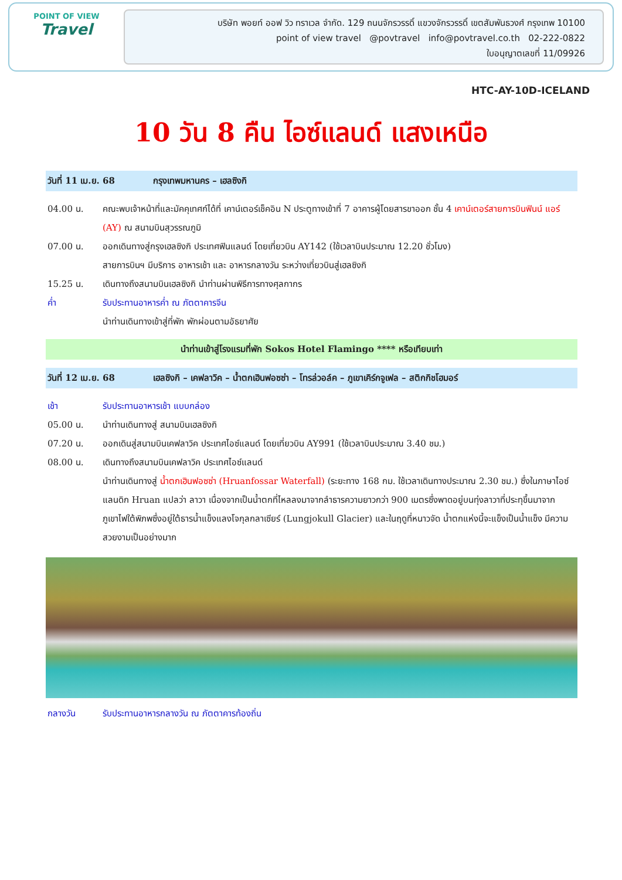POINT OF VIEW
Travel
บริษัท พอยท์ ออฟ วิว ทราเวล จำกัด. 129 ถนนจักรวรรดิ์ แขวงจักรวรรดิ์ เขตสัมพันธวงศ์ กรุงเทพ 10100
point of view travel @povtravel info@povtravel.co.th 02-222-0822
ใบอนุญาตเลขที่ 11/09926
HTC-AY-10D-ICELAND
10 วัน 8 คืน ไอซ์แลนด์ แสงเหนือ
วันที่ 11 เม.ย. 68 กรุงเทพมหานคร – เฮลซิงกิ
04.00 น. คณะพบเจ้าหน้าที่และมัคคุเทศก์ได้ที่ เคาน์เตอร์เช็คอิน N ประตูทางเข้าที่ 7 อาคารผู้โดยสารขาออก ชั้น 4 เคาน์เตอร์สายการบินฟินน์ แอร์ (AY) ณ สนามบินสุวรรณภูมิ
07.00 น. ออกเดินทางสู่กรุงเฮลซิงกิ ประเทศฟินแลนด์ โดยเที่ยวบิน AY142 (ใช้เวลาบินประมาณ 12.20 ชั่วโมง)
สายการบินฯ มีบริการ อาหารเช้า และ อาหารกลางวัน ระหว่างเที่ยวบินสู่เฮลซิงกิ
15.25 น. เดินทางถึงสนามบินเฮลซิงกิ นำท่านผ่านพิธีการทางศุลกากร
ค่ำ รับประทานอาหารค่ำ ณ ภัตตาคารจีน
นำท่านเดินทางเข้าสู่ที่พัก พักผ่อนตามอัธยาศัย
นำท่านเข้าสู่โรงแรมที่พัก Sokos Hotel Flamingo **** หรือเทียบเท่า
วันที่ 12 เม.ย. 68 เฮลซิงกิ – เคฟลาวิค – น้ำตกเฮินฟอซซ่า – โทรล่วอล์ค – ภูเขาเคิร์กจูเฟล – สติกกิชโฮมอร์
เช้า รับประทานอาหารเช้า แบบกล่อง
05.00 น. นำท่านเดินทางสู่ สนามบินเฮลซิงกิ
07.20 น. ออกเดินสู่สนามบินเคฟลาวิค ประเทศไอซ์แลนด์ โดยเที่ยวบิน AY991 (ใช้เวลาบินประมาณ 3.40 ชม.)
08.00 น. เดินทางถึงสนามบินเคฟลาวิค ประเทศไอซ์แลนด์
นำท่านเดินทางสู่ น้ำตกเฮินฟอซซ่า (Hruanfossar Waterfall) (ระยะทาง 168 กม. ใช้เวลาเดินทางประมาณ 2.30 ชม.) ซึ่งในภาษาไอซ์แลนดิก Hruan แปลว่า ลาวา เนื่องจากเป็นน้ำตกที่ไหลลงมาจากลำธารความยาวกว่า 900 เมตรซึ่งพาดอยู่บนทุ่งลาวาที่ประทุขึ้นมาจากภูเขาไฟใต้พิภพซึ่งอยู่ใต้ธารน้ำแข็งแลงโจกุลกลาเซียร์ (Lungjokull Glacier) และในฤดูที่หนาวจัด น้ำตกแห่งนี้จะแข็งเป็นน้ำแข็ง มีความสวยงามเป็นอย่างมาก
กลางวัน รับประทานอาหารกลางวัน ณ ภัตตาคารท้องถิ่น